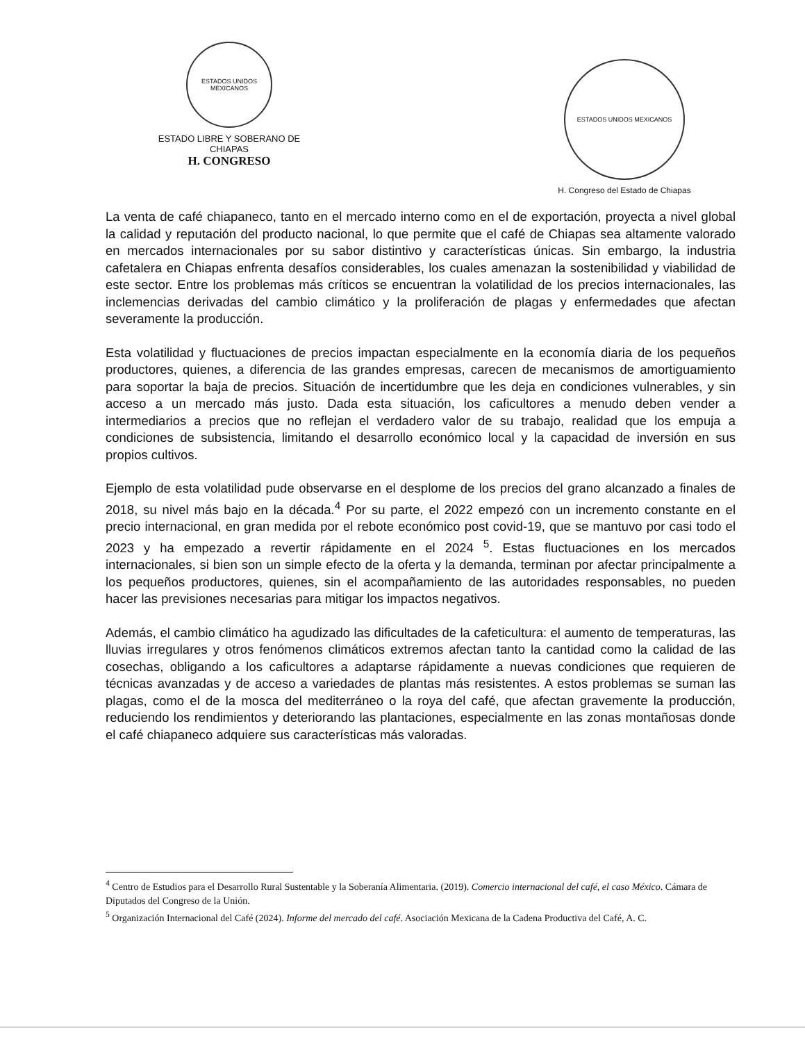ESTADOS UNIDOS MEXICANOS
ESTADO LIBRE Y SOBERANO DE
CHIAPAS
H. CONGRESO
ESTADOS UNIDOS MEXICANOS
H. Congreso del Estado de Chiapas
La venta de café chiapaneco, tanto en el mercado interno como en el de exportación, proyecta a nivel global la calidad y reputación del producto nacional, lo que permite que el café de Chiapas sea altamente valorado en mercados internacionales por su sabor distintivo y características únicas. Sin embargo, la industria cafetalera en Chiapas enfrenta desafíos considerables, los cuales amenazan la sostenibilidad y viabilidad de este sector. Entre los problemas más críticos se encuentran la volatilidad de los precios internacionales, las inclemencias derivadas del cambio climático y la proliferación de plagas y enfermedades que afectan severamente la producción.
Esta volatilidad y fluctuaciones de precios impactan especialmente en la economía diaria de los pequeños productores, quienes, a diferencia de las grandes empresas, carecen de mecanismos de amortiguamiento para soportar la baja de precios. Situación de incertidumbre que les deja en condiciones vulnerables, y sin acceso a un mercado más justo. Dada esta situación, los caficultores a menudo deben vender a intermediarios a precios que no reflejan el verdadero valor de su trabajo, realidad que los empuja a condiciones de subsistencia, limitando el desarrollo económico local y la capacidad de inversión en sus propios cultivos.
Ejemplo de esta volatilidad pude observarse en el desplome de los precios del grano alcanzado a finales de 2018, su nivel más bajo en la década.<sup>4</sup> Por su parte, el 2022 empezó con un incremento constante en el precio internacional, en gran medida por el rebote económico post covid-19, que se mantuvo por casi todo el 2023 y ha empezado a revertir rápidamente en el 2024 <sup>5</sup>. Estas fluctuaciones en los mercados internacionales, si bien son un simple efecto de la oferta y la demanda, terminan por afectar principalmente a los pequeños productores, quienes, sin el acompañamiento de las autoridades responsables, no pueden hacer las previsiones necesarias para mitigar los impactos negativos.
Además, el cambio climático ha agudizado las dificultades de la cafeticultura: el aumento de temperaturas, las lluvias irregulares y otros fenómenos climáticos extremos afectan tanto la cantidad como la calidad de las cosechas, obligando a los caficultores a adaptarse rápidamente a nuevas condiciones que requieren de técnicas avanzadas y de acceso a variedades de plantas más resistentes. A estos problemas se suman las plagas, como el de la mosca del mediterráneo o la roya del café, que afectan gravemente la producción, reduciendo los rendimientos y deteriorando las plantaciones, especialmente en las zonas montañosas donde el café chiapaneco adquiere sus características más valoradas.
<sup>4</sup> Centro de Estudios para el Desarrollo Rural Sustentable y la Soberanía Alimentaria. (2019). Comercio internacional del café, el caso México. Cámara de Diputados del Congreso de la Unión.
<sup>5</sup> Organización Internacional del Café (2024). Informe del mercado del café. Asociación Mexicana de la Cadena Productiva del Café, A. C.